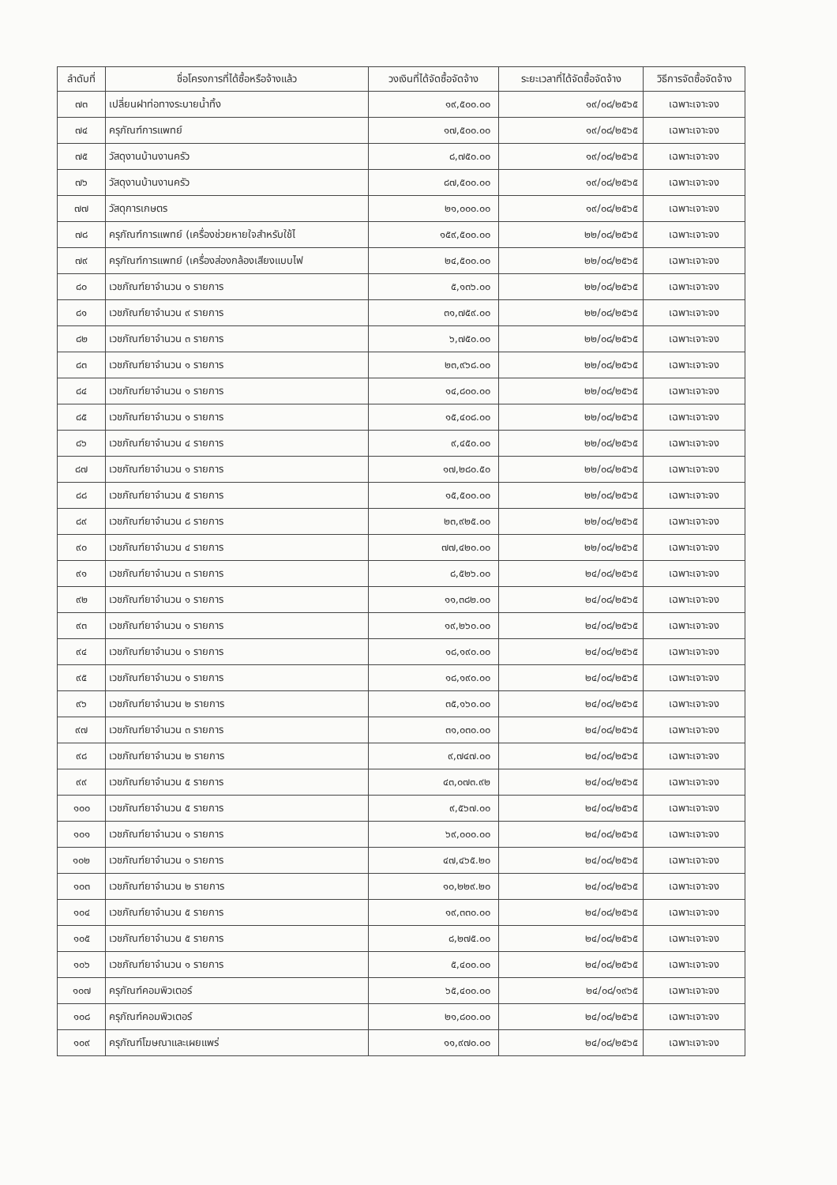| ลำดับที่ | ชื่อโครงการที่ได้ซื้อหรือจ้างแล้ว | วงเงินที่ได้จัดซื้อจัดจ้าง | ระยะเวลาที่ได้จัดซื้อจัดจ้าง | วิธีการจัดซื้อจัดจ้าง |
| --- | --- | --- | --- | --- |
| ๗๓ | เปลี่ยนฝาท่อทางระบายน้ำทิ้ง | ๑๙,๕๐๐.๐๐ | ๑๙/๐๘/๒๕๖๕ | เฉพาะเจาะจง |
| ๗๔ | ครุภัณฑ์การแพทย์ | ๑๗,๕๐๐.๐๐ | ๑๙/๐๘/๒๕๖๕ | เฉพาะเจาะจง |
| ๗๕ | วัสดุงานบ้านงานครัว | ๘,๗๕๐.๐๐ | ๑๙/๐๘/๒๕๖๕ | เฉพาะเจาะจง |
| ๗๖ | วัสดุงานบ้านงานครัว | ๘๗,๕๐๐.๐๐ | ๑๙/๐๘/๒๕๖๕ | เฉพาะเจาะจง |
| ๗๗ | วัสดุการเกษตร | ๒๑,๐๐๐.๐๐ | ๑๙/๐๘/๒๕๖๕ | เฉพาะเจาะจง |
| ๗๘ | ครุภัณฑ์การแพทย์ (เครื่องช่วยหายใจสำหรับใช้ไ | ๑๕๙,๕๐๐.๐๐ | ๒๒/๐๘/๒๕๖๕ | เฉพาะเจาะจง |
| ๗๙ | ครุภัณฑ์การแพทย์ (เครื่องส่องกล้องเสียงแบบไฟ | ๒๔,๕๐๐.๐๐ | ๒๒/๐๘/๒๕๖๕ | เฉพาะเจาะจง |
| ๘๐ | เวชภัณฑ์ยาจำนวน ๑ รายการ | ๕,๑๓๖.๐๐ | ๒๒/๐๘/๒๕๖๕ | เฉพาะเจาะจง |
| ๘๑ | เวชภัณฑ์ยาจำนวน ๙ รายการ | ๓๑,๗๕๙.๐๐ | ๒๒/๐๘/๒๕๖๕ | เฉพาะเจาะจง |
| ๘๒ | เวชภัณฑ์ยาจำนวน ๓ รายการ | ๖,๗๕๐.๐๐ | ๒๒/๐๘/๒๕๖๕ | เฉพาะเจาะจง |
| ๘๓ | เวชภัณฑ์ยาจำนวน ๑ รายการ | ๒๓,๙๖๘.๐๐ | ๒๒/๐๘/๒๕๖๕ | เฉพาะเจาะจง |
| ๘๔ | เวชภัณฑ์ยาจำนวน ๑ รายการ | ๑๔,๘๐๐.๐๐ | ๒๒/๐๘/๒๕๖๕ | เฉพาะเจาะจง |
| ๘๕ | เวชภัณฑ์ยาจำนวน ๑ รายการ | ๑๕,๔๐๘.๐๐ | ๒๒/๐๘/๒๕๖๕ | เฉพาะเจาะจง |
| ๘๖ | เวชภัณฑ์ยาจำนวน ๔ รายการ | ๙,๔๕๐.๐๐ | ๒๒/๐๘/๒๕๖๕ | เฉพาะเจาะจง |
| ๘๗ | เวชภัณฑ์ยาจำนวน ๑ รายการ | ๑๗,๒๘๐.๕๐ | ๒๒/๐๘/๒๕๖๕ | เฉพาะเจาะจง |
| ๘๘ | เวชภัณฑ์ยาจำนวน ๕ รายการ | ๑๕,๕๐๐.๐๐ | ๒๒/๐๘/๒๕๖๕ | เฉพาะเจาะจง |
| ๘๙ | เวชภัณฑ์ยาจำนวน ๘ รายการ | ๒๓,๙๒๕.๐๐ | ๒๒/๐๘/๒๕๖๕ | เฉพาะเจาะจง |
| ๙๐ | เวชภัณฑ์ยาจำนวน ๔ รายการ | ๗๗,๔๒๐.๐๐ | ๒๒/๐๘/๒๕๖๕ | เฉพาะเจาะจง |
| ๙๑ | เวชภัณฑ์ยาจำนวน ๓ รายการ | ๘,๕๒๖.๐๐ | ๒๔/๐๘/๒๕๖๕ | เฉพาะเจาะจง |
| ๙๒ | เวชภัณฑ์ยาจำนวน ๑ รายการ | ๑๑,๓๘๒.๐๐ | ๒๔/๐๘/๒๕๖๕ | เฉพาะเจาะจง |
| ๙๓ | เวชภัณฑ์ยาจำนวน ๑ รายการ | ๑๙,๒๖๐.๐๐ | ๒๔/๐๘/๒๕๖๕ | เฉพาะเจาะจง |
| ๙๔ | เวชภัณฑ์ยาจำนวน ๑ รายการ | ๑๘,๑๙๐.๐๐ | ๒๔/๐๘/๒๕๖๕ | เฉพาะเจาะจง |
| ๙๕ | เวชภัณฑ์ยาจำนวน ๑ รายการ | ๑๘,๑๙๐.๐๐ | ๒๔/๐๘/๒๕๖๕ | เฉพาะเจาะจง |
| ๙๖ | เวชภัณฑ์ยาจำนวน ๒ รายการ | ๓๕,๑๖๐.๐๐ | ๒๔/๐๘/๒๕๖๕ | เฉพาะเจาะจง |
| ๙๗ | เวชภัณฑ์ยาจำนวน ๓ รายการ | ๓๑,๐๓๐.๐๐ | ๒๔/๐๘/๒๕๖๕ | เฉพาะเจาะจง |
| ๙๘ | เวชภัณฑ์ยาจำนวน ๒ รายการ | ๙,๗๔๗.๐๐ | ๒๔/๐๘/๒๕๖๕ | เฉพาะเจาะจง |
| ๙๙ | เวชภัณฑ์ยาจำนวน ๕ รายการ | ๔๓,๐๗๓.๙๒ | ๒๔/๐๘/๒๕๖๕ | เฉพาะเจาะจง |
| ๑๐๐ | เวชภัณฑ์ยาจำนวน ๕ รายการ | ๙,๕๖๗.๐๐ | ๒๔/๐๘/๒๕๖๕ | เฉพาะเจาะจง |
| ๑๐๑ | เวชภัณฑ์ยาจำนวน ๑ รายการ | ๖๙,๐๐๐.๐๐ | ๒๔/๐๘/๒๕๖๕ | เฉพาะเจาะจง |
| ๑๐๒ | เวชภัณฑ์ยาจำนวน ๑ รายการ | ๔๗,๔๖๕.๒๐ | ๒๔/๐๘/๒๕๖๕ | เฉพาะเจาะจง |
| ๑๐๓ | เวชภัณฑ์ยาจำนวน ๒ รายการ | ๑๐,๒๒๙.๒๐ | ๒๔/๐๘/๒๕๖๕ | เฉพาะเจาะจง |
| ๑๐๔ | เวชภัณฑ์ยาจำนวน ๕ รายการ | ๑๙,๓๓๐.๐๐ | ๒๔/๐๘/๒๕๖๕ | เฉพาะเจาะจง |
| ๑๐๕ | เวชภัณฑ์ยาจำนวน ๕ รายการ | ๘,๒๗๕.๐๐ | ๒๔/๐๘/๒๕๖๕ | เฉพาะเจาะจง |
| ๑๐๖ | เวชภัณฑ์ยาจำนวน ๑ รายการ | ๕,๔๐๐.๐๐ | ๒๔/๐๘/๒๕๖๕ | เฉพาะเจาะจง |
| ๑๐๗ | ครุภัณฑ์คอมพิวเตอร์ | ๖๕,๔๐๐.๐๐ | ๒๔/๐๘/๑๙๖๕ | เฉพาะเจาะจง |
| ๑๐๘ | ครุภัณฑ์คอมพิวเตอร์ | ๒๑,๘๐๐.๐๐ | ๒๔/๐๘/๒๕๖๕ | เฉพาะเจาะจง |
| ๑๐๙ | ครุภัณฑ์โฆษณาและเผยแพร่ | ๑๑,๙๗๐.๐๐ | ๒๔/๐๘/๒๕๖๕ | เฉพาะเจาะจง |